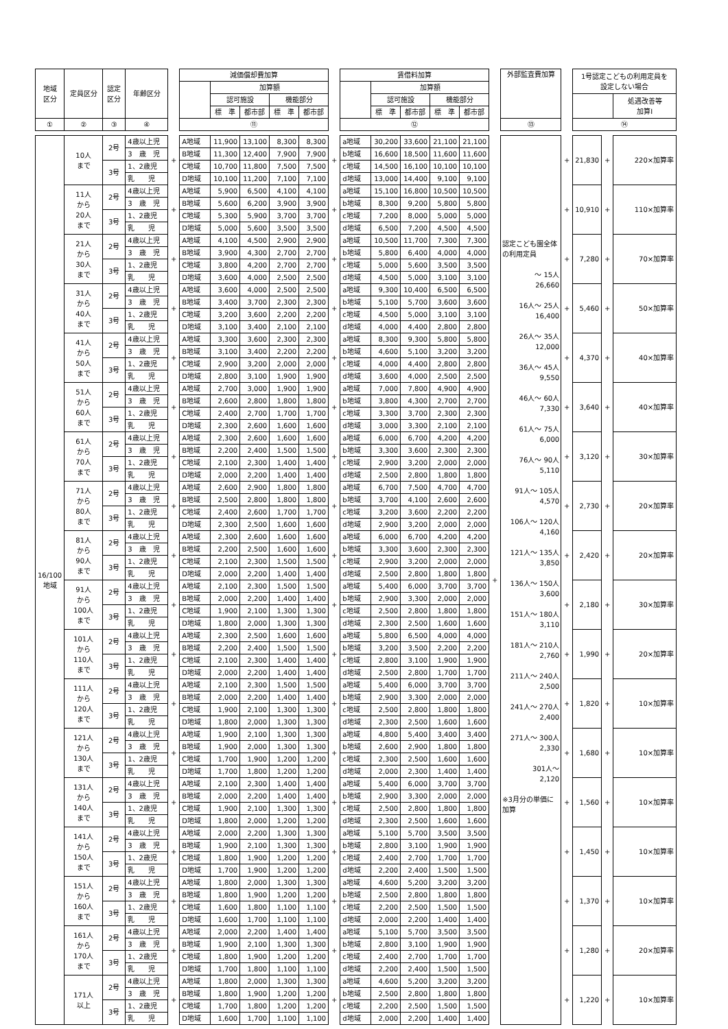| 地域 区分 | 定員区分 | 認定 区分 | 年齢区分 | | 減価償却費加算 | | | | | | 賃借料加算 | | | | | | 外部監査費加算 | | 1号認定こどもの利用定員を 設定しない場合 | | |
| --- | --- | --- | --- | --- | --- | --- | --- | --- | --- | --- | --- | --- | --- | --- | --- | --- | --- | --- | --- | --- | --- |
| | | | | | | 加算額 | | | | | | 加算額 | | | | | | | | | |
| | | | | | | 認可施設 | | 機能部分 | | | | 認可施設 | | 機能部分 | | | | | | | 処遇改善等 加算Ⅰ |
| | | | | | | 標 準 | 都市部 | 標 準 | 都市部 | | | 標 準 | 都市部 | 標 準 | 都市部 | | | | | | |
| ① | ② | ③ | ④ | | ⑪ | | | | | | ⑫ | | | | | | ⑬ | | ⑭ | | |
| 16/100 地域 | 10人 まで | 2号 | 4歳以上児 | + | A地域 | 11,900 | 13,100 | 8,300 | 8,300 | + | a地域 | 30,200 | 33,600 | 21,100 | 21,100 | + | 認定こども園全体の利用定員 ～ 15人 26,660 16人～ 25人 16,400 26人～ 35人 12,000 36人～ 45人 9,550 46人～ 60人 7,330 61人～ 75人 6,000 76人～ 90人 5,110 91人～ 105人 4,570 106人～ 120人 4,160 121人～ 135人 3,850 136人～ 150人 3,600 151人～ 180人 3,110 181人～ 210人 2,760 211人～ 240人 2,500 241人～ 270人 2,400 271人～ 300人 2,330 301人～ 2,120 ※3月分の単価に加算 | + | 21,830 | + | 220×加算率 |
| | | | 3 歳 児 | | B地域 | 11,300 | 12,400 | 7,900 | 7,900 | | b地域 | 16,600 | 18,500 | 11,600 | 11,600 | | | | | | |
| | | 3号 | 1、2歳児 | | C地域 | 10,700 | 11,800 | 7,500 | 7,500 | | c地域 | 14,500 | 16,100 | 10,100 | 10,100 | | | | | | |
| | | | 乳 児 | | D地域 | 10,100 | 11,200 | 7,100 | 7,100 | | d地域 | 13,000 | 14,400 | 9,100 | 9,100 | | | | | | |
| | 11人 から 20人 まで | 2号 | 4歳以上児 | + | A地域 | 5,900 | 6,500 | 4,100 | 4,100 | + | a地域 | 15,100 | 16,800 | 10,500 | 10,500 | | | + | 10,910 | + | 110×加算率 |
| | | | 3 歳 児 | | B地域 | 5,600 | 6,200 | 3,900 | 3,900 | | b地域 | 8,300 | 9,200 | 5,800 | 5,800 | | | | | | |
| | | 3号 | 1、2歳児 | | C地域 | 5,300 | 5,900 | 3,700 | 3,700 | | c地域 | 7,200 | 8,000 | 5,000 | 5,000 | | | | | | |
| | | | 乳 児 | | D地域 | 5,000 | 5,600 | 3,500 | 3,500 | | d地域 | 6,500 | 7,200 | 4,500 | 4,500 | | | | | | |
| | 21人 から 30人 まで | 2号 | 4歳以上児 | + | A地域 | 4,100 | 4,500 | 2,900 | 2,900 | + | a地域 | 10,500 | 11,700 | 7,300 | 7,300 | | | + | 7,280 | + | 70×加算率 |
| | | | 3 歳 児 | | B地域 | 3,900 | 4,300 | 2,700 | 2,700 | | b地域 | 5,800 | 6,400 | 4,000 | 4,000 | | | | | | |
| | | 3号 | 1、2歳児 | | C地域 | 3,800 | 4,200 | 2,700 | 2,700 | | c地域 | 5,000 | 5,600 | 3,500 | 3,500 | | | | | | |
| | | | 乳 児 | | D地域 | 3,600 | 4,000 | 2,500 | 2,500 | | d地域 | 4,500 | 5,000 | 3,100 | 3,100 | | | | | | |
| | 31人 から 40人 まで | 2号 | 4歳以上児 | + | A地域 | 3,600 | 4,000 | 2,500 | 2,500 | + | a地域 | 9,300 | 10,400 | 6,500 | 6,500 | | | + | 5,460 | + | 50×加算率 |
| | | | 3 歳 児 | | B地域 | 3,400 | 3,700 | 2,300 | 2,300 | | b地域 | 5,100 | 5,700 | 3,600 | 3,600 | | | | | | |
| | | 3号 | 1、2歳児 | | C地域 | 3,200 | 3,600 | 2,200 | 2,200 | | c地域 | 4,500 | 5,000 | 3,100 | 3,100 | | | | | | |
| | | | 乳 児 | | D地域 | 3,100 | 3,400 | 2,100 | 2,100 | | d地域 | 4,000 | 4,400 | 2,800 | 2,800 | | | | | | |
| | 41人 から 50人 まで | 2号 | 4歳以上児 | + | A地域 | 3,300 | 3,600 | 2,300 | 2,300 | + | a地域 | 8,300 | 9,300 | 5,800 | 5,800 | | | + | 4,370 | + | 40×加算率 |
| | | | 3 歳 児 | | B地域 | 3,100 | 3,400 | 2,200 | 2,200 | | b地域 | 4,600 | 5,100 | 3,200 | 3,200 | | | | | | |
| | | 3号 | 1、2歳児 | | C地域 | 2,900 | 3,200 | 2,000 | 2,000 | | c地域 | 4,000 | 4,400 | 2,800 | 2,800 | | | | | | |
| | | | 乳 児 | | D地域 | 2,800 | 3,100 | 1,900 | 1,900 | | d地域 | 3,600 | 4,000 | 2,500 | 2,500 | | | | | | |
| | 51人 から 60人 まで | 2号 | 4歳以上児 | + | A地域 | 2,700 | 3,000 | 1,900 | 1,900 | + | a地域 | 7,000 | 7,800 | 4,900 | 4,900 | | | + | 3,640 | + | 40×加算率 |
| | | | 3 歳 児 | | B地域 | 2,600 | 2,800 | 1,800 | 1,800 | | b地域 | 3,800 | 4,300 | 2,700 | 2,700 | | | | | | |
| | | 3号 | 1、2歳児 | | C地域 | 2,400 | 2,700 | 1,700 | 1,700 | | c地域 | 3,300 | 3,700 | 2,300 | 2,300 | | | | | | |
| | | | 乳 児 | | D地域 | 2,300 | 2,600 | 1,600 | 1,600 | | d地域 | 3,000 | 3,300 | 2,100 | 2,100 | | | | | | |
| | 61人 から 70人 まで | 2号 | 4歳以上児 | + | A地域 | 2,300 | 2,600 | 1,600 | 1,600 | + | a地域 | 6,000 | 6,700 | 4,200 | 4,200 | | | + | 3,120 | + | 30×加算率 |
| | | | 3 歳 児 | | B地域 | 2,200 | 2,400 | 1,500 | 1,500 | | b地域 | 3,300 | 3,600 | 2,300 | 2,300 | | | | | | |
| | | 3号 | 1、2歳児 | | C地域 | 2,100 | 2,300 | 1,400 | 1,400 | | c地域 | 2,900 | 3,200 | 2,000 | 2,000 | | | | | | |
| | | | 乳 児 | | D地域 | 2,000 | 2,200 | 1,400 | 1,400 | | d地域 | 2,500 | 2,800 | 1,800 | 1,800 | | | | | | |
| | 71人 から 80人 まで | 2号 | 4歳以上児 | + | A地域 | 2,600 | 2,900 | 1,800 | 1,800 | + | a地域 | 6,700 | 7,500 | 4,700 | 4,700 | | | + | 2,730 | + | 20×加算率 |
| | | | 3 歳 児 | | B地域 | 2,500 | 2,800 | 1,800 | 1,800 | | b地域 | 3,700 | 4,100 | 2,600 | 2,600 | | | | | | |
| | | 3号 | 1、2歳児 | | C地域 | 2,400 | 2,600 | 1,700 | 1,700 | | c地域 | 3,200 | 3,600 | 2,200 | 2,200 | | | | | | |
| | | | 乳 児 | | D地域 | 2,300 | 2,500 | 1,600 | 1,600 | | d地域 | 2,900 | 3,200 | 2,000 | 2,000 | | | | | | |
| | 81人 から 90人 まで | 2号 | 4歳以上児 | + | A地域 | 2,300 | 2,600 | 1,600 | 1,600 | + | a地域 | 6,000 | 6,700 | 4,200 | 4,200 | | | + | 2,420 | + | 20×加算率 |
| | | | 3 歳 児 | | B地域 | 2,200 | 2,500 | 1,600 | 1,600 | | b地域 | 3,300 | 3,600 | 2,300 | 2,300 | | | | | | |
| | | 3号 | 1、2歳児 | | C地域 | 2,100 | 2,300 | 1,500 | 1,500 | | c地域 | 2,900 | 3,200 | 2,000 | 2,000 | | | | | | |
| | | | 乳 児 | | D地域 | 2,000 | 2,200 | 1,400 | 1,400 | | d地域 | 2,500 | 2,800 | 1,800 | 1,800 | | | | | | |
| | 91人 から 100人 まで | 2号 | 4歳以上児 | + | A地域 | 2,100 | 2,300 | 1,500 | 1,500 | + | a地域 | 5,400 | 6,000 | 3,700 | 3,700 | | | + | 2,180 | + | 30×加算率 |
| | | | 3 歳 児 | | B地域 | 2,000 | 2,200 | 1,400 | 1,400 | | b地域 | 2,900 | 3,300 | 2,000 | 2,000 | | | | | | |
| | | 3号 | 1、2歳児 | | C地域 | 1,900 | 2,100 | 1,300 | 1,300 | | c地域 | 2,500 | 2,800 | 1,800 | 1,800 | | | | | | |
| | | | 乳 児 | | D地域 | 1,800 | 2,000 | 1,300 | 1,300 | | d地域 | 2,300 | 2,500 | 1,600 | 1,600 | | | | | | |
| | 101人 から 110人 まで | 2号 | 4歳以上児 | + | A地域 | 2,300 | 2,500 | 1,600 | 1,600 | + | a地域 | 5,800 | 6,500 | 4,000 | 4,000 | | | + | 1,990 | + | 20×加算率 |
| | | | 3 歳 児 | | B地域 | 2,200 | 2,400 | 1,500 | 1,500 | | b地域 | 3,200 | 3,500 | 2,200 | 2,200 | | | | | | |
| | | 3号 | 1、2歳児 | | C地域 | 2,100 | 2,300 | 1,400 | 1,400 | | c地域 | 2,800 | 3,100 | 1,900 | 1,900 | | | | | | |
| | | | 乳 児 | | D地域 | 2,000 | 2,200 | 1,400 | 1,400 | | d地域 | 2,500 | 2,800 | 1,700 | 1,700 | | | | | | |
| | 111人 から 120人 まで | 2号 | 4歳以上児 | + | A地域 | 2,100 | 2,300 | 1,500 | 1,500 | + | a地域 | 5,400 | 6,000 | 3,700 | 3,700 | | | + | 1,820 | + | 10×加算率 |
| | | | 3 歳 児 | | B地域 | 2,000 | 2,200 | 1,400 | 1,400 | | b地域 | 2,900 | 3,300 | 2,000 | 2,000 | | | | | | |
| | | 3号 | 1、2歳児 | | C地域 | 1,900 | 2,100 | 1,300 | 1,300 | | c地域 | 2,500 | 2,800 | 1,800 | 1,800 | | | | | | |
| | | | 乳 児 | | D地域 | 1,800 | 2,000 | 1,300 | 1,300 | | d地域 | 2,300 | 2,500 | 1,600 | 1,600 | | | | | | |
| | 121人 から 130人 まで | 2号 | 4歳以上児 | + | A地域 | 1,900 | 2,100 | 1,300 | 1,300 | + | a地域 | 4,800 | 5,400 | 3,400 | 3,400 | | | + | 1,680 | + | 10×加算率 |
| | | | 3 歳 児 | | B地域 | 1,900 | 2,000 | 1,300 | 1,300 | | b地域 | 2,600 | 2,900 | 1,800 | 1,800 | | | | | | |
| | | 3号 | 1、2歳児 | | C地域 | 1,700 | 1,900 | 1,200 | 1,200 | | c地域 | 2,300 | 2,500 | 1,600 | 1,600 | | | | | | |
| | | | 乳 児 | | D地域 | 1,700 | 1,800 | 1,200 | 1,200 | | d地域 | 2,000 | 2,300 | 1,400 | 1,400 | | | | | | |
| | 131人 から 140人 まで | 2号 | 4歳以上児 | + | A地域 | 2,100 | 2,300 | 1,400 | 1,400 | + | a地域 | 5,400 | 6,000 | 3,700 | 3,700 | | | + | 1,560 | + | 10×加算率 |
| | | | 3 歳 児 | | B地域 | 2,000 | 2,200 | 1,400 | 1,400 | | b地域 | 2,900 | 3,300 | 2,000 | 2,000 | | | | | | |
| | | 3号 | 1、2歳児 | | C地域 | 1,900 | 2,100 | 1,300 | 1,300 | | c地域 | 2,500 | 2,800 | 1,800 | 1,800 | | | | | | |
| | | | 乳 児 | | D地域 | 1,800 | 2,000 | 1,200 | 1,200 | | d地域 | 2,300 | 2,500 | 1,600 | 1,600 | | | | | | |
| | 141人 から 150人 まで | 2号 | 4歳以上児 | + | A地域 | 2,000 | 2,200 | 1,300 | 1,300 | + | a地域 | 5,100 | 5,700 | 3,500 | 3,500 | | | + | 1,450 | + | 10×加算率 |
| | | | 3 歳 児 | | B地域 | 1,900 | 2,100 | 1,300 | 1,300 | | b地域 | 2,800 | 3,100 | 1,900 | 1,900 | | | | | | |
| | | 3号 | 1、2歳児 | | C地域 | 1,800 | 1,900 | 1,200 | 1,200 | | c地域 | 2,400 | 2,700 | 1,700 | 1,700 | | | | | | |
| | | | 乳 児 | | D地域 | 1,700 | 1,900 | 1,200 | 1,200 | | d地域 | 2,200 | 2,400 | 1,500 | 1,500 | | | | | | |
| | 151人 から 160人 まで | 2号 | 4歳以上児 | + | A地域 | 1,800 | 2,000 | 1,300 | 1,300 | + | a地域 | 4,600 | 5,200 | 3,200 | 3,200 | | | + | 1,370 | + | 10×加算率 |
| | | | 3 歳 児 | | B地域 | 1,800 | 1,900 | 1,200 | 1,200 | | b地域 | 2,500 | 2,800 | 1,800 | 1,800 | | | | | | |
| | | 3号 | 1、2歳児 | | C地域 | 1,600 | 1,800 | 1,100 | 1,100 | | c地域 | 2,200 | 2,500 | 1,500 | 1,500 | | | | | | |
| | | | 乳 児 | | D地域 | 1,600 | 1,700 | 1,100 | 1,100 | | d地域 | 2,000 | 2,200 | 1,400 | 1,400 | | | | | | |
| | 161人 から 170人 まで | 2号 | 4歳以上児 | + | A地域 | 2,000 | 2,200 | 1,400 | 1,400 | + | a地域 | 5,100 | 5,700 | 3,500 | 3,500 | | | + | 1,280 | + | 20×加算率 |
| | | | 3 歳 児 | | B地域 | 1,900 | 2,100 | 1,300 | 1,300 | | b地域 | 2,800 | 3,100 | 1,900 | 1,900 | | | | | | |
| | | 3号 | 1、2歳児 | | C地域 | 1,800 | 1,900 | 1,200 | 1,200 | | c地域 | 2,400 | 2,700 | 1,700 | 1,700 | | | | | | |
| | | | 乳 児 | | D地域 | 1,700 | 1,800 | 1,100 | 1,100 | | d地域 | 2,200 | 2,400 | 1,500 | 1,500 | | | | | | |
| | 171人 以上 | 2号 | 4歳以上児 | + | A地域 | 1,800 | 2,000 | 1,300 | 1,300 | + | a地域 | 4,600 | 5,200 | 3,200 | 3,200 | | | + | 1,220 | + | 10×加算率 |
| | | | 3 歳 児 | | B地域 | 1,800 | 1,900 | 1,200 | 1,200 | | b地域 | 2,500 | 2,800 | 1,800 | 1,800 | | | | | | |
| | | 3号 | 1、2歳児 | | C地域 | 1,700 | 1,800 | 1,200 | 1,200 | | c地域 | 2,200 | 2,500 | 1,500 | 1,500 | | | | | | |
| | | | 乳 児 | | D地域 | 1,600 | 1,700 | 1,100 | 1,100 | | d地域 | 2,000 | 2,200 | 1,400 | 1,400 | | | | | | |